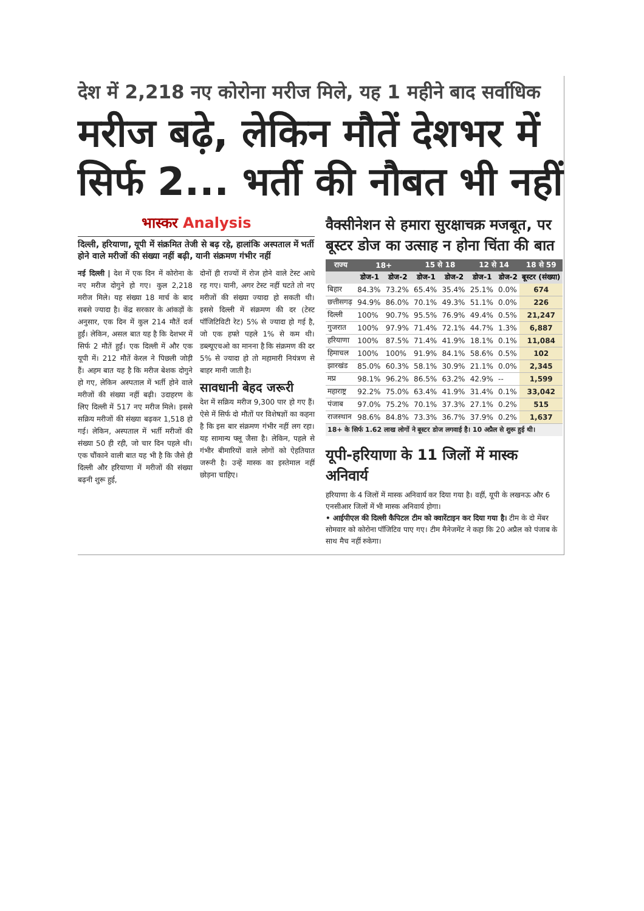देश में 2,218 नए कोरोना मरीज मिले, यह 1 महीने बाद सर्वाधिक
मरीज बढ़े, लेकिन मौतें देशभर में सिर्फ 2... भर्ती की नौबत भी नहीं
भास्कर Analysis
दिल्ली, हरियाणा, यूपी में संक्रमित तेजी से बढ़ रहे, हालांकि अस्पताल में भर्ती होने वाले मरीजों की संख्या नहीं बढ़ी, यानी संक्रमण गंभीर नहीं
नई दिल्ली | देश में एक दिन में कोरोना के नए मरीज दोगुने हो गए। कुल 2,218 मरीज मिले। यह संख्या 18 मार्च के बाद सबसे ज्यादा है। केंद्र सरकार के आंकड़ों के अनुसार, एक दिन में कुल 214 मौतें दर्ज हुईं। लेकिन, असल बात यह है कि देशभर में सिर्फ 2 मौतें हुईं। एक दिल्ली में और एक यूपी में। 212 मौतें केरल ने पिछली जोड़ी हैं। अहम बात यह है कि मरीज बेशक दोगुने हो गए, लेकिन अस्पताल में भर्ती होने वाले मरीजों की संख्या नहीं बढ़ी। उदाहरण के लिए दिल्ली में 517 नए मरीज मिले। इससे सक्रिय मरीजों की संख्या बढ़कर 1,518 हो गई। लेकिन, अस्पताल में भर्ती मरीजों की संख्या 50 ही रही, जो चार दिन पहले थी। एक चौंकाने वाली बात यह भी है कि जैसे ही दिल्ली और हरियाणा में मरीजों की संख्या बढ़नी शुरू हुई,
दोनों ही राज्यों में रोज होने वाले टेस्ट आधे रह गए। यानी, अगर टेस्ट नहीं घटते तो नए मरीजों की संख्या ज्यादा हो सकती थी। इससे दिल्ली में संक्रमण की दर (टेस्ट पॉजिटिविटी रेट) 5% से ज्यादा हो गई है, जो एक हफ्ते पहले 1% से कम थी। डब्ल्यूएचओ का मानना है कि संक्रमण की दर 5% से ज्यादा हो तो महामारी नियंत्रण से बाहर मानी जाती है।
सावधानी बेहद जरूरी
देश में सक्रिय मरीज 9,300 पार हो गए हैं। ऐसे में सिर्फ दो मौतों पर विशेषज्ञों का कहना है कि इस बार संक्रमण गंभीर नहीं लग रहा। यह सामान्य फ्लू जैसा है। लेकिन, पहले से गंभीर बीमारियों वाले लोगों को ऐहतियात जरूरी है। उन्हें मास्क का इस्तेमाल नहीं छोड़ना चाहिए।
वैक्सीनेशन से हमारा सुरक्षाचक्र मजबूत, पर बूस्टर डोज का उत्साह न होना चिंता की बात
| राज्य | 18+ | | 15 से 18 | | 12 से 14 | | 18 से 59 |
| --- | --- | --- | --- | --- | --- | --- | --- |
| | डोज-1 | डोज-2 | डोज-1 | डोज-2 | डोज-1 | डोज-2 | बूस्टर (संख्या) |
| बिहार | 84.3% | 73.2% | 65.4% | 35.4% | 25.1% | 0.0% | 674 |
| छत्तीसगढ़ | 94.9% | 86.0% | 70.1% | 49.3% | 51.1% | 0.0% | 226 |
| दिल्ली | 100% | 90.7% | 95.5% | 76.9% | 49.4% | 0.5% | 21,247 |
| गुजरात | 100% | 97.9% | 71.4% | 72.1% | 44.7% | 1.3% | 6,887 |
| हरियाणा | 100% | 87.5% | 71.4% | 41.9% | 18.1% | 0.1% | 11,084 |
| हिमाचल | 100% | 100% | 91.9% | 84.1% | 58.6% | 0.5% | 102 |
| झारखंड | 85.0% | 60.3% | 58.1% | 30.9% | 21.1% | 0.0% | 2,345 |
| मप्र | 98.1% | 96.2% | 86.5% | 63.2% | 42.9% | -- | 1,599 |
| महाराष्ट्र | 92.2% | 75.0% | 63.4% | 41.9% | 31.4% | 0.1% | 33,042 |
| पंजाब | 97.0% | 75.2% | 70.1% | 37.3% | 27.1% | 0.2% | 515 |
| राजस्थान | 98.6% | 84.8% | 73.3% | 36.7% | 37.9% | 0.2% | 1,637 |
18+ के सिर्फ 1.62 लाख लोगों ने बूस्टर डोज लगवाई है। 10 अप्रैल से शुरू हुई थी।
यूपी-हरियाणा के 11 जिलों में मास्क अनिवार्य
हरियाणा के 4 जिलों में मास्क अनिवार्य कर दिया गया है। वहीं, यूपी के लखनऊ और 6 एनसीआर जिलों में भी मास्क अनिवार्य होगा।
• आईपीएल की दिल्ली कैपिटल टीम को क्वारेंटाइन कर दिया गया है। टीम के दो मेंबर सोमवार को कोरोना पॉजिटिव पाए गए। टीम मैनेजमेंट ने कहा कि 20 अप्रैल को पंजाब के साथ मैच नहीं रुकेगा।